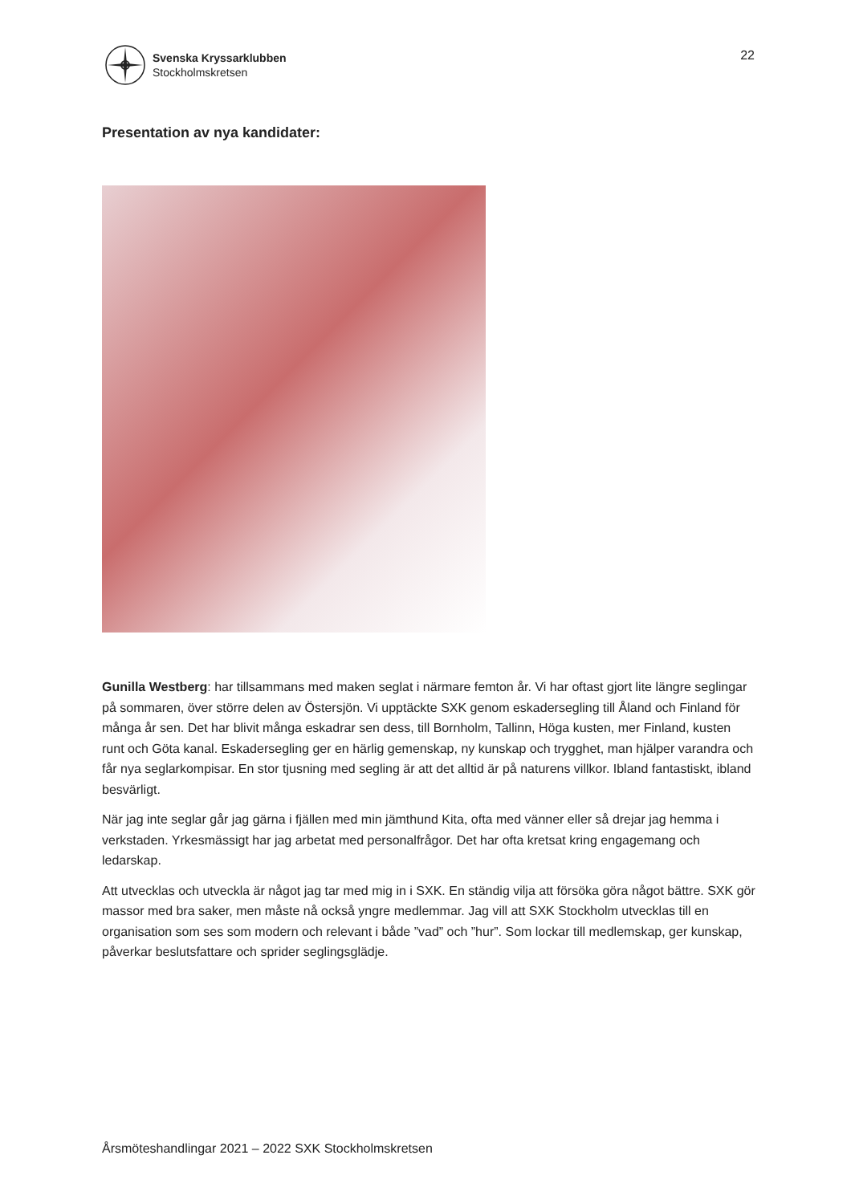Svenska Kryssarklubben
Stockholmskretsen
22
Presentation av nya kandidater:
Gunilla Westberg: har tillsammans med maken seglat i närmare femton år. Vi har oftast gjort lite längre seglingar på sommaren, över större delen av Östersjön. Vi upptäckte SXK genom eskadersegling till Åland och Finland för många år sen. Det har blivit många eskadrar sen dess, till Bornholm, Tallinn, Höga kusten, mer Finland, kusten runt och Göta kanal. Eskadersegling ger en härlig gemenskap, ny kunskap och trygghet, man hjälper varandra och får nya seglarkompisar. En stor tjusning med segling är att det alltid är på naturens villkor. Ibland fantastiskt, ibland besvärligt.
När jag inte seglar går jag gärna i fjällen med min jämthund Kita, ofta med vänner eller så drejar jag hemma i verkstaden. Yrkesmässigt har jag arbetat med personalfrågor. Det har ofta kretsat kring engagemang och ledarskap.
Att utvecklas och utveckla är något jag tar med mig in i SXK. En ständig vilja att försöka göra något bättre. SXK gör massor med bra saker, men måste nå också yngre medlemmar. Jag vill att SXK Stockholm utvecklas till en organisation som ses som modern och relevant i både ”vad” och ”hur”. Som lockar till medlemskap, ger kunskap, påverkar beslutsfattare och sprider seglingsglädje.
Årsmöteshandlingar 2021 – 2022 SXK Stockholmskretsen